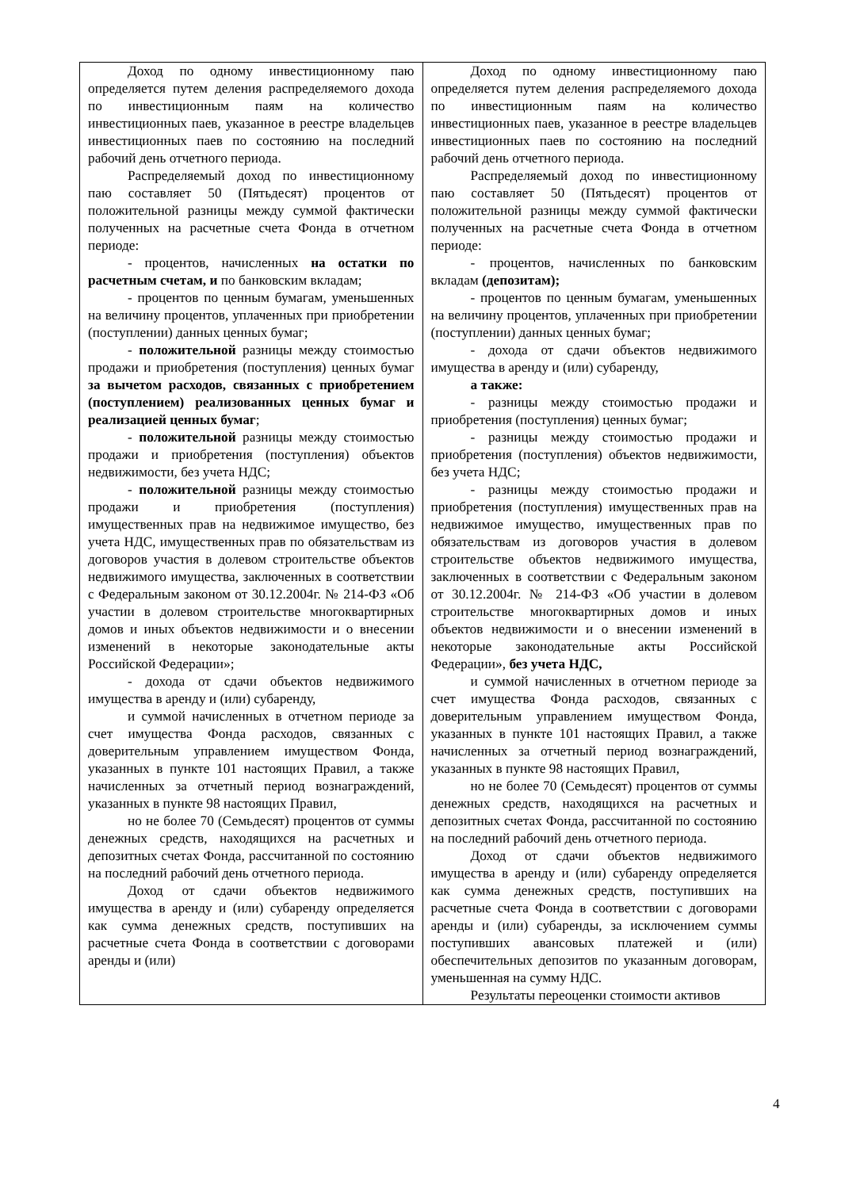| Доход по одному инвестиционному паю определяется путем деления распределяемого дохода по инвестиционным паям на количество инвестиционных паев, указанное в реестре владельцев инвестиционных паев по состоянию на последний рабочий день отчетного периода. Распределяемый доход по инвестиционному паю составляет 50 (Пятьдесят) процентов от положительной разницы между суммой фактически полученных на расчетные счета Фонда в отчетном периоде: - процентов, начисленных на остатки по расчетным счетам, и по банковским вкладам; - процентов по ценным бумагам, уменьшенных на величину процентов, уплаченных при приобретении (поступлении) данных ценных бумаг; - положительной разницы между стоимостью продажи и приобретения (поступления) ценных бумаг за вычетом расходов, связанных с приобретением (поступлением) реализованных ценных бумаг и реализацией ценных бумаг ; - положительной разницы между стоимостью продажи и приобретения (поступления) объектов недвижимости, без учета НДС; - положительной разницы между стоимостью продажи и приобретения (поступления) имущественных прав на недвижимое имущество, без учета НДС, имущественных прав по обязательствам из договоров участия в долевом строительстве объектов недвижимого имущества, заключенных в соответствии с Федеральным законом от 30.12.2004г. № 214-ФЗ «Об участии в долевом строительстве многоквартирных домов и иных объектов недвижимости и о внесении изменений в некоторые законодательные акты Российской Федерации»; - дохода от сдачи объектов недвижимого имущества в аренду и (или) субаренду, и суммой начисленных в отчетном периоде за счет имущества Фонда расходов, связанных с доверительным управлением имуществом Фонда, указанных в пункте 101 настоящих Правил, а также начисленных за отчетный период вознаграждений, указанных в пункте 98 настоящих Правил, но не более 70 (Семьдесят) процентов от суммы денежных средств, находящихся на расчетных и депозитных счетах Фонда, рассчитанной по состоянию на последний рабочий день отчетного периода. Доход от сдачи объектов недвижимого имущества в аренду и (или) субаренду определяется как сумма денежных средств, поступивших на расчетные счета Фонда в соответствии с договорами аренды и (или) | Доход по одному инвестиционному паю определяется путем деления распределяемого дохода по инвестиционным паям на количество инвестиционных паев, указанное в реестре владельцев инвестиционных паев по состоянию на последний рабочий день отчетного периода. Распределяемый доход по инвестиционному паю составляет 50 (Пятьдесят) процентов от положительной разницы между суммой фактически полученных на расчетные счета Фонда в отчетном периоде: - процентов, начисленных по банковским вкладам (депозитам); - процентов по ценным бумагам, уменьшенных на величину процентов, уплаченных при приобретении (поступлении) данных ценных бумаг; - дохода от сдачи объектов недвижимого имущества в аренду и (или) субаренду, а также: - разницы между стоимостью продажи и приобретения (поступления) ценных бумаг; - разницы между стоимостью продажи и приобретения (поступления) объектов недвижимости, без учета НДС; - разницы между стоимостью продажи и приобретения (поступления) имущественных прав на недвижимое имущество, имущественных прав по обязательствам из договоров участия в долевом строительстве объектов недвижимого имущества, заключенных в соответствии с Федеральным законом от 30.12.2004г. № 214-ФЗ «Об участии в долевом строительстве многоквартирных домов и иных объектов недвижимости и о внесении изменений в некоторые законодательные акты Российской Федерации», без учета НДС, и суммой начисленных в отчетном периоде за счет имущества Фонда расходов, связанных с доверительным управлением имуществом Фонда, указанных в пункте 101 настоящих Правил, а также начисленных за отчетный период вознаграждений, указанных в пункте 98 настоящих Правил, но не более 70 (Семьдесят) процентов от суммы денежных средств, находящихся на расчетных и депозитных счетах Фонда, рассчитанной по состоянию на последний рабочий день отчетного периода. Доход от сдачи объектов недвижимого имущества в аренду и (или) субаренду определяется как сумма денежных средств, поступивших на расчетные счета Фонда в соответствии с договорами аренды и (или) субаренды, за исключением суммы поступивших авансовых платежей и (или) обеспечительных депозитов по указанным договорам, уменьшенная на сумму НДС. Результаты переоценки стоимости активов |
4